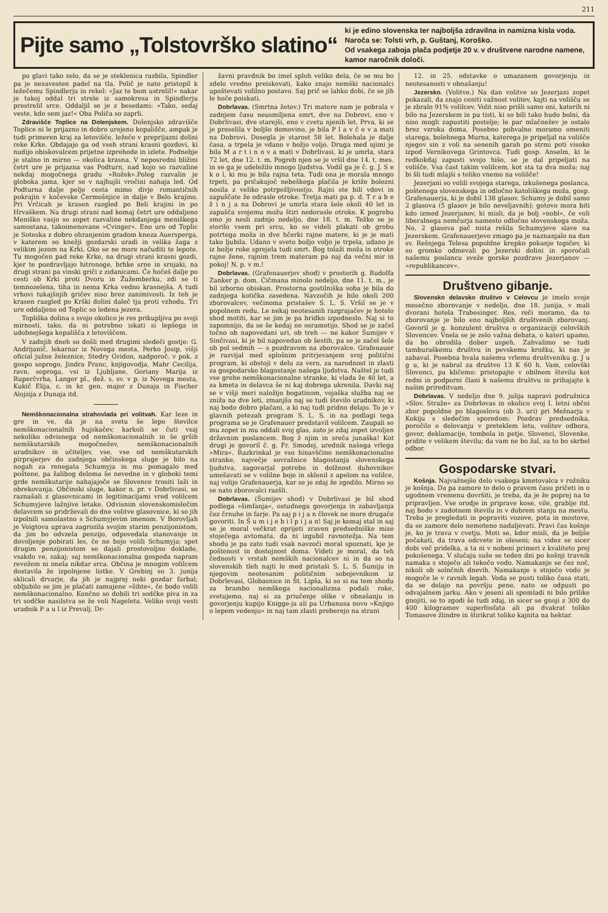211
Pijte samo „Tolstovrško slatino“
ki je edino slovenska ter najboljša zdravilna in namizna kisla voda. Naroča se: Tolsti vrh, p. Guštanj, Koroško.
Od vsakega zaboja plača podjetje 20 v. v društvene narodne namene, kamor naročnik določi.
po glavi tako zelo, da se je steklenica razbila, Spindler pa je nezavesten padel na tla. Polič je nato pristopil k ležečemu Spindlerju in rekel: »Jaz te bom ustrelil!« nakar je takoj oddal tri strele iz samokresa in Spindlerju prestrelil srce. Oddaljil se je z besedami: »Tako, sedaj veste, kdo sem jaz!« Oba Poliča so zaprli.
Zdravišče Toplice na Dolenjskem. Dolenjsko zdravišče Toplice ni le prijazno in dobro urejeno kopališče, ampak je tudi primeren kraj za letovišče, ležeče v preprijazni dolini reke Krke. Obdajajo ga od vseh strani krasni gozdovi, ki nudijo obiskovalcem prijetne izprehode in izlete. Podnebje je stalno in mirno — okolica krasna. V neposredni bližini četrt ure je prijazna vas Podturn, nad kojo so razvaline nekdaj mogočnega gradu »Rožek«.Poleg razvalin je globoka jama, kjer se v najhujši vročini nahaja led. Od Podturna dalje pelje cesta mimo divje romantičnih pokrajin v kočevske Čermošnjice in dalje v Belo krajino. Pri Vrčicah je krasen razgled po Beli krajini in po Hrvaškem. Na drugi strani nad komaj četrt ure oddaljeno Meniško vasjo so zopet razvaline nekdanjega meniškega samostana, takoimenovane »Cvinger«. Eno uro od Toplic je Soteska z dobro ohranjenim gradom kneza Auersperga, v katerem so knežji gozdarski uradi in velika žaga z velikim jezom na Krki. Oko se ne more načuditi te lepote. Tu mogočen pad reke Krke, na drugi strani krasni gozdi, kjer te pozdravljajo hitronoge, brhke srne in srnjaki, na drugi strani pa vinski griči z zidanicami. Če hočeš dalje po cesti ob Krki proti Dvoru in Žužemberku, zdi se ti temnozelena, tiha in nema Krka vedno krasnejša. A tudi vrhovi tukajšnjih gričev niso brez zanimivosti. Iz teh je krasen razgled po Krški dolini daleč tja proti vzhodu. Tri ure oddaljeno od Toplic so ledena jezera.
Topliška dolina s svojo okolico je res prikupljiva po svoji mirnosti, tako, da ni potrebno iskati si lepšega in udobnejšega kopališča z letoviščem.
V zadnjih dneh so došli med drugimi sledeči gostje: G. Andrijanič, lekarnar iz Novega mesta, Perko Josip, višji oficial južne železnice, Stedry Gvidon, nadporoč. v pok. z gospo soprogo, Jindra Franc, knjigovodja, Mahr Cecilija, ravn. soproga, vsi iz Ljubljane, Goriany Marija iz Ruperčvrha, Langer pl., dež. s. sv. v p. iz Novega mesta, Kukič Elija, c. in kr. gen. major z Dunaja in Fischer Alojzija z Dunaja itd.
Nemškonacionalna strahovlada pri volitvah. Kar leze in gre in ve, da je na svetu še lepo števil­ce nemškonacionalnih hujskačev, karkoli se čuti vsaj nekoliko odvisnega od nemškonacionalnih in še grših nemškutarskih mogočnežev, nemškonacionalnih uradnikov in učiteljev, vse, vse od nemškutarskih pirprajerjev do zadnjega občinskega sluge je bilo na nogah za renegata Schumyja in mu pomagalo med poštene, pa žalibog deloma še nevedne in v globoki temi grde nemškutarije nahajajoče se Slovence trositi laži in obrekovanja. Občinski sluge, kakor n. pr. v Dobrlivasi, so raznašali z glasovnicami in legitimacijami vred volilcem Schumyjeve lažnjive letake. Odvisnim slovenskomislečim delavcem so pridrževali do dne volitve glasovnice, ki so jih izpolnili samolastno s Schumyjevim imenom. V Borovljah je Voigtova uprava zagrozila svojim starim penzijonistom, da jim bo odvzela penzijo, odpovedala stanovanje in dovoljenje pobirati les, če ne bojo volili Schumyja; spet drugim penzijonistom so dajali prostovoljno doklade, vsakdo ve, zakaj; saj nemškonacionalna gospoda napram revežem ni imela nikdar srca. Občina je mnogim volilcem dostavila že izpolnjene listke. V Grebinj so 3. junija sklicali drvarje, da jih je najprej neki gozdar farbal; obljubilo se jim je plačati zamujene »šihte«, če bodo volili nemškonacionalno. Končno so dobili tri sodčke piva in za tri sodčke nasilstva se že voli Nageleta. Veliko svoji vesti uradnik P a u l iz Prevalj. Dr-
žavni pravdnik bo imel sploh veliko dela, če se mu bo zdelo vredno preiskovati, kako znajo nemški nacionalci upoštevati volilno postavo. Saj prič se lahko dobi, če se jih le hoče poiskati.
Dobrlavas. (Smrtna žetev.) Tri matere nam je pobrala v zadnjem času neusmiljena smrt, dve na Dobrovi, eno v Dobrlivasi, dve starejši, eno v cvetu njenih let. Prva, ki se je preselila v boljšo domovino, je bila P l a v č e v a mati na Dobrovi. Dosegla je starost 58 let. Bolehala je dalje časa, a trpela je vdano v božjo voljo. Druga med njimi je bila M a r t i n o v a mati v Dobrlivasi, ki je umrla, stara 72 let, dne 12. t. m. Pogreb njen se je vršil dne 14. t. mes. in se ga je udeležilo mnogo ljudstva. Vodil ga je č. g. J. S e k o l, ki mu je bila rajna teta. Tudi ona je morala mnogo trpeti, pa pričakujoč nebeškega plačila je križe bolezni nosila z veliko potrpežljivostjo. Rajni ste bili vdovi in zapuščate že odrasle otroke. Tretja mati pa p. d. T r a b e ž i n j a na Dobrovi je umrla stara šele okoli 40 let in zapušča svojemu možu štiri nedorasle otroke. K pogrebu smo jo nesli zadnjo nedeljo, dne 18. t. m. Težko se je storilo vsem pri srcu, ko so videli plakati ob grobu potrtega moža in dve hčerki rajne matere, ki je je mati tako ljubila. Udano v sveto božjo voljo je trpela, udano je iz božje roke sprejela tudi smrt. Bog tolaži moža in otroke rajne žene, rajnim trem materam pa naj da večni mir in pokoj! N. p. v m.!
Dobrlavas. (Grafenauerjev shod) v prostorih g. Rudolfa Zanker p. dom. Čičmana minolo nedeljo, dne 11. t. m., je bil izborno obiskan. Prostorna gostilniška soba je bila do zadnjega kotička zasedena. Navzočih je bilo okoli 200 zborovalcev, večinoma pristašev S. L. S. Vršil se je v popolnem redu. Le nekaj neotesanih razgrajačev je hotelo shod motiti, kar se jim je pa bridko izpodneslo. Naj si to zapomnijo, da se še kedaj ne osramotijo. Shod se je začel točno ob napovedani uri, ob treh — ne kakor Šumijev v Sinčivasi, ki je bil napovedan ob šestih, pa se je začel šele ob pol sedmih — s pozdravom na zborovalce. Grafenauer je razvijal med splošnim pritrjevanjem svoj politični program, ki obstoji v delu za vero, za narodnost in zlasti za gospodarsko blagostanje našega ljudstva. Naštel je tudi vse grehe nemškonacionalne stranke, ki vlada že 40 let, a za kmeta in delavca še ni kaj dobrega ukrenila. Davki naj se v višji meri naložijo bogatinom, vojaška služba naj se zniža na dve leti, zmanjša naj se tudi število uradnikov, ki naj bodo dobro plačani, a ki naj tudi pridno delajo. To je v glavnih potezah program S. L. S. in na podlagi tega programa se je Grafenauer predstavil volilcem. Zaupali so mu zopet in mu oddali svoj glas, zato je zdaj zopet izvoljen državnim poslancem. Bog ž njim in sreča junaška! Kot drugi je govoril č. g. Fr. Smodej, urednik našega vrlega »Mira«. Razkrinkal je vso hinavščino nemškonacionalne stranke, največje sovražnice blagostanja slovenskega ljudstva, zagovarjal potrebo in dolžnost duhovnikov umešavati se v volilne boje in sklenil z apelom na volilce, naj volijo Grafenauerja, kar se je zdaj že zgodilo. Mirno so se nato zborovalci razšli.
Dobrlavas. (Šumijev shod) v Dobrlivasi je bil shod podlega »šimfanja«, ostudnega govorjenja in zabavljanja čez črnuhe in farje. Pa saj p i j a n človek ne more drugače govoriti. In Š u m i j e b i l p i j a n! Saj je komaj stal in saj se je moral večkrat oprijeti zraven predsedniške mize stoječega avtomata, da ni izgubil ravnotežja. Na tem shodu je pa zato tudi vsak navzoči moral spoznati, kje je poštenost in dostojnost doma. Videti je moral, da teh čednosti v vrstah nemških nacionalcev ni in da so na slovenskih tleh najti le med pristaši S. L. S. Šumiju in njegovim neotesanim političnim sobojevnikom iz Dobrlevasi, Globasnice in Št. Lipša, ki so si na tem shodu za brambo nemškega nacionalizma podali roke, svetujemo, naj si za priučenje olike v obnašanju in govorjenju kupijo Knigge-ja ali pa Urbanusa novo »Knjigo o lepem vedenju« in naj tam zlasti preberejo na strani
12. in 25. odstavke o umazanem govorjenju in neotesanosti v obnašanju!
Jezersko. (Volitve.) Na dan volitve so Jezerjani zopet pokazali, da znajo ceniti važnost volitev, kajti na volišču se je zbralo 91% volilcev. Volit niso prišli samo oni, katerih ni bilo na Jezerskem in pa tisti, ki so bili tako hudo bolni, da niso mogli zapustiti postelje; le par mlačnežev je ostalo brez vzroka doma. Posebno pohvalno moramo omeniti starega, bolehnega Murna, katerega je pripeljal na volišče njegov sin z voli na senenih garah po strmi poti visoko izpod Vernikovega Grintovca. Tudi gosp. Anselm, ki le redkokdaj zapusti svojo hišo, se je dal pripeljati na volišče. Vsa čast takim volilcem, kot sta ta dva moža; naj bi šli tudi mlajši s toliko vnemo na volišče!
Jezerjani so volili svojega starega, izkušenega poslanca, poštenega slovenskega in odločno katoliškega moža, gosp. Grafenauerja, ki je dobil 138 glasov. Schumy je dobil samo 2 glasova (5 glasov je bilo neveljavnih); gotovo mora biti kdo izmed Jezerjanov, ki misli, da je bolj »nobl«, če voli liberalnega nemčurja namesto odločno slovenskega moža. No, 2 glasova pač nista rešila Schumyjeve slave na Jezerskem. Grafenauerjevo zmago pa je naznanjalo na dan sv. Rešnjega Telesa popoldne krepko pokanje topičev, ki so gromko odmevali po Jezerski dolini in sporočali našemu poslancu sveže gorske pozdrave Jezerjanov — »republikancev«.
Društveno gibanje.
Slovensko delavsko društvo v Celovcu je imelo svoje mesečno zborovanje v nedeljo, dne 18. junija, v mali dvorani hotela Trabesinger. Res, reči moramo, da to zborovanje je bilo eno najboljših društvenih zborovanj. Govoril je g. konzulent društva o organizaciji celovških Slovencev. Vnela se je zelo važna debata, o kateri upamo, da bo obrodila dober uspeh. Zahvalimo se tudi tamburaškemu društvu in pevskemu krožku, ki nas je zabaval. Posebna hvala našemu vrlemu društveniku g. J u g u, ki je nabral za društvo 13 K 60 h. Vam, celovški Slovenci, pa kličemo: pristopajte v obilnem številu kot redni in podporni člani k našemu društvu in prihajajte k našim prireditvam.
Dobrlavas. V nedeljo dne 9. julija napravi podružnica »Slov. Straže« za Dobrlovas in okolico svoj I. letni občni zbor popoldne po blagoslovu (ob 3. uri) pri Mežnarju v Kokiju s sledečim sporedom: Pozdrav predsednika, poročilo o delovanju v preteklem letu, volitev odbora, govor, deklamacije, tombola in petje. Slovenci, Slovenke, pridite v velikem številu; da vam ne bo žal, za to bo skrbel odbor.
Gospodarske stvari.
Košnja. Najvažnejše delo vsakega kmetovalca v rožniku je košnja. Da pa zamore to delo o pravem času pričeti in o ugodnem vremenu dovršiti, je treba, da je že poprej na to pripravljen. Vse orodje in priprave kose, vile, grablje itd. naj bodo v zadotnem številu in v dobrem stanju na mestu. Treba je pregledati in popraviti vozove, pota in mostove, da se zamore delo nemoteno nadaljevati. Pravi čas košnje je, ko je trava v cvetju. Moti se, kdor misli, da je boljše počakati, da trava odcvete in oleseni; na videz se sicer dobi več pridelka, a ta ni v nobeni primeri z kvaliteto prej pokošenega. V slučaju suše se teden dni po košnji travnik namaka s stoječo ali tekočo vodo. Namakanje se čez noč, nikoli ob solnčnih dnevih. Namakanje s stoječo vodo je mogoče le v ravnih legah. Voda se pusti toliko časa stati, da se delajo na površju pene, nato se odpusti po odvajalnem jarku. Ako v jeseni ali spomladi ni bilo prilike gnojiti, se to zgodi še tudi zdaj, in sicer se gnoji z 300 do 400 kilogramov superfosfata ali pa dvakrat toliko Tomasove žlindre in štirikrat toliko kajnita na hektar.